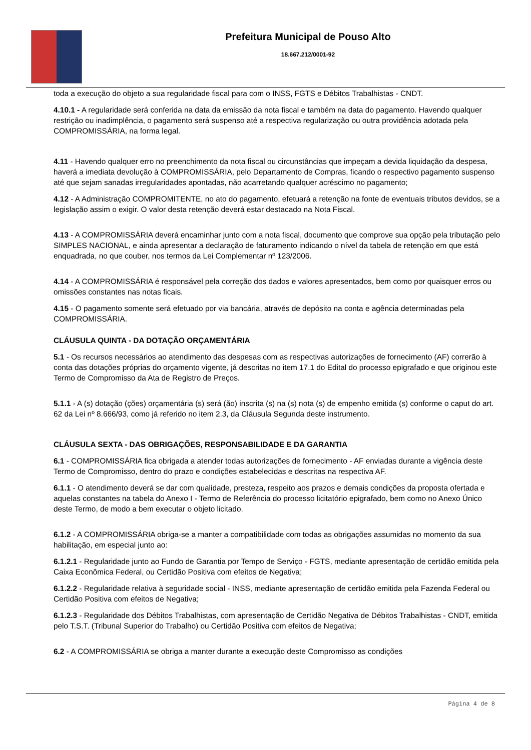Prefeitura Municipal de Pouso Alto
18.667.212/0001-92
toda a execução do objeto a sua regularidade fiscal para com o INSS, FGTS e Débitos Trabalhistas - CNDT.
4.10.1 - A regularidade será conferida na data da emissão da nota fiscal e também na data do pagamento. Havendo qualquer restrição ou inadimplência, o pagamento será suspenso até a respectiva regularização ou outra providência adotada pela COMPROMISSÁRIA, na forma legal.
4.11 - Havendo qualquer erro no preenchimento da nota fiscal ou circunstâncias que impeçam a devida liquidação da despesa, haverá a imediata devolução à COMPROMISSÁRIA, pelo Departamento de Compras, ficando o respectivo pagamento suspenso até que sejam sanadas irregularidades apontadas, não acarretando qualquer acréscimo no pagamento;
4.12 - A Administração COMPROMITENTE, no ato do pagamento, efetuará a retenção na fonte de eventuais tributos devidos, se a legislação assim o exigir. O valor desta retenção deverá estar destacado na Nota Fiscal.
4.13 - A COMPROMISSÁRIA deverá encaminhar junto com a nota fiscal, documento que comprove sua opção pela tributação pelo SIMPLES NACIONAL, e ainda apresentar a declaração de faturamento indicando o nível da tabela de retenção em que está enquadrada, no que couber, nos termos da Lei Complementar nº 123/2006.
4.14 - A COMPROMISSÁRIA é responsável pela correção dos dados e valores apresentados, bem como por quaisquer erros ou omissões constantes nas notas ficais.
4.15 - O pagamento somente será efetuado por via bancária, através de depósito na conta e agência determinadas pela COMPROMISSÁRIA.
CLÁUSULA QUINTA - DA DOTAÇÃO ORÇAMENTÁRIA
5.1 - Os recursos necessários ao atendimento das despesas com as respectivas autorizações de fornecimento (AF) correrão à conta das dotações próprias do orçamento vigente, já descritas no item 17.1 do Edital do processo epigrafado e que originou este Termo de Compromisso da Ata de Registro de Preços.
5.1.1 - A (s) dotação (ções) orçamentária (s) será (ão) inscrita (s) na (s) nota (s) de empenho emitida (s) conforme o caput do art. 62 da Lei nº 8.666/93, como já referido no item 2.3, da Cláusula Segunda deste instrumento.
CLÁUSULA SEXTA - DAS OBRIGAÇÕES, RESPONSABILIDADE E DA GARANTIA
6.1 - COMPROMISSÁRIA fica obrigada a atender todas autorizações de fornecimento - AF enviadas durante a vigência deste Termo de Compromisso, dentro do prazo e condições estabelecidas e descritas na respectiva AF.
6.1.1 - O atendimento deverá se dar com qualidade, presteza, respeito aos prazos e demais condições da proposta ofertada e aquelas constantes na tabela do Anexo I - Termo de Referência do processo licitatório epigrafado, bem como no Anexo Único deste Termo, de modo a bem executar o objeto licitado.
6.1.2 - A COMPROMISSÁRIA obriga-se a manter a compatibilidade com todas as obrigações assumidas no momento da sua habilitação, em especial junto ao:
6.1.2.1 - Regularidade junto ao Fundo de Garantia por Tempo de Serviço - FGTS, mediante apresentação de certidão emitida pela Caixa Econômica Federal, ou Certidão Positiva com efeitos de Negativa;
6.1.2.2 - Regularidade relativa à seguridade social - INSS, mediante apresentação de certidão emitida pela Fazenda Federal ou Certidão Positiva com efeitos de Negativa;
6.1.2.3 - Regularidade dos Débitos Trabalhistas, com apresentação de Certidão Negativa de Débitos Trabalhistas - CNDT, emitida pelo T.S.T. (Tribunal Superior do Trabalho) ou Certidão Positiva com efeitos de Negativa;
6.2 - A COMPROMISSÁRIA se obriga a manter durante a execução deste Compromisso as condições
Página 4 de 8